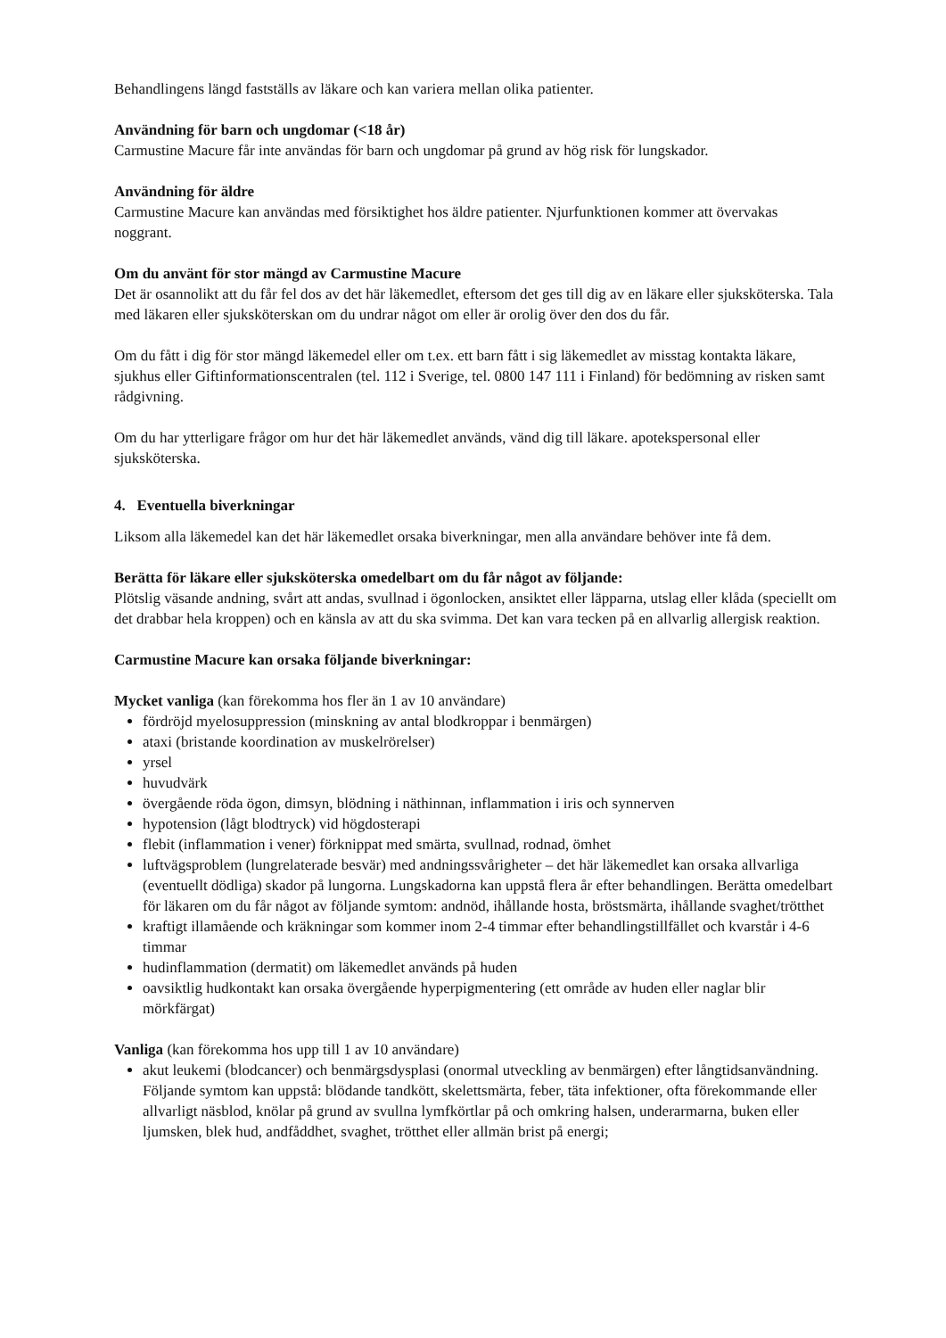Behandlingens längd fastställs av läkare och kan variera mellan olika patienter.
Användning för barn och ungdomar (<18 år)
Carmustine Macure får inte användas för barn och ungdomar på grund av hög risk för lungskador.
Användning för äldre
Carmustine Macure kan användas med försiktighet hos äldre patienter. Njurfunktionen kommer att övervakas noggrant.
Om du använt för stor mängd av Carmustine Macure
Det är osannolikt att du får fel dos av det här läkemedlet, eftersom det ges till dig av en läkare eller sjuksköterska. Tala med läkaren eller sjuksköterskan om du undrar något om eller är orolig över den dos du får.
Om du fått i dig för stor mängd läkemedel eller om t.ex. ett barn fått i sig läkemedlet av misstag kontakta läkare, sjukhus eller Giftinformationscentralen (tel. 112 i Sverige, tel. 0800 147 111 i Finland) för bedömning av risken samt rådgivning.
Om du har ytterligare frågor om hur det här läkemedlet används, vänd dig till läkare. apotekspersonal eller sjuksköterska.
4. Eventuella biverkningar
Liksom alla läkemedel kan det här läkemedlet orsaka biverkningar, men alla användare behöver inte få dem.
Berätta för läkare eller sjuksköterska omedelbart om du får något av följande:
Plötslig väsande andning, svårt att andas, svullnad i ögonlocken, ansiktet eller läpparna, utslag eller klåda (speciellt om det drabbar hela kroppen) och en känsla av att du ska svimma. Det kan vara tecken på en allvarlig allergisk reaktion.
Carmustine Macure kan orsaka följande biverkningar:
Mycket vanliga (kan förekomma hos fler än 1 av 10 användare)
fördröjd myelosuppression (minskning av antal blodkroppar i benmärgen)
ataxi (bristande koordination av muskelrörelser)
yrsel
huvudvärk
övergående röda ögon, dimsyn, blödning i näthinnan, inflammation i iris och synnerven
hypotension (lågt blodtryck) vid högdosterapi
flebit (inflammation i vener) förknippat med smärta, svullnad, rodnad, ömhet
luftvägsproblem (lungrelaterade besvär) med andningssvårigheter – det här läkemedlet kan orsaka allvarliga (eventuellt dödliga) skador på lungorna. Lungskadorna kan uppstå flera år efter behandlingen. Berätta omedelbart för läkaren om du får något av följande symtom: andnöd, ihållande hosta, bröstsmärta, ihållande svaghet/trötthet
kraftigt illamående och kräkningar som kommer inom 2-4 timmar efter behandlingstillfället och kvarstår i 4-6 timmar
hudinflammation (dermatit) om läkemedlet används på huden
oavsiktlig hudkontakt kan orsaka övergående hyperpigmentering (ett område av huden eller naglar blir mörkfärgat)
Vanliga (kan förekomma hos upp till 1 av 10 användare)
akut leukemi (blodcancer) och benmärgsdysplasi (onormal utveckling av benmärgen) efter långtidsanvändning. Följande symtom kan uppstå: blödande tandkött, skelettsmärta, feber, täta infektioner, ofta förekommande eller allvarligt näsblod, knölar på grund av svullna lymfkörtlar på och omkring halsen, underarmarna, buken eller ljumsken, blek hud, andfåddhet, svaghet, trötthet eller allmän brist på energi;